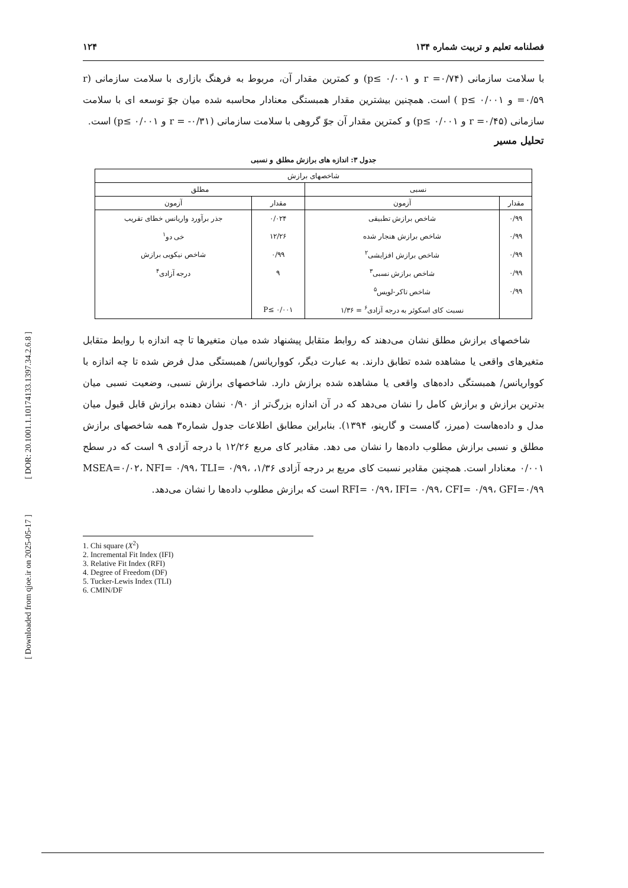[ DOR: 20.1001.1.10174133.1397.34.2.6.8 ]
[ Downloaded from qjoe.ir on 2025-05-17 ]
فصلنامه تعلیم و تربیت شماره ۱۳۴ ۱۲۴
با سلامت سازمانی (r =۰/۷۴ و p≤ ۰/۰۰۱) و کمترین مقدار آن، مربوط به فرهنگ بازاری با سلامت سازمانی (r =۰/۵۹ و p≤ ۰/۰۰۱ ) است. همچنین بیشترین مقدار همبستگی معنادار محاسبه شده میان جوّ توسعه ای با سلامت سازمانی (r =۰/۴۵ و p≤ ۰/۰۰۱) و کمترین مقدار آن جوّ گروهی با سلامت سازمانی (r = -۰/۳۱ و p≤ ۰/۰۰۱) است.
تحلیل مسیر
جدول ۳: اندازه های برازش مطلق و نسبی
| شاخصهای برازش | | | |
| --- | --- | --- | --- |
| نسبی | | مطلق | |
| مقدار | آزمون | مقدار | آزمون |
| ۰/۹۹ | شاخص برازش تطبیقی | ۰/۰۲۴ | جذر برآورد واریانس خطای تقریب |
| ۰/۹۹ | شاخص برازش هنجار شده | ۱۲/۲۶ | خی دو<sup>۱</sup> |
| ۰/۹۹ | شاخص برازش افزایشی<sup>۲</sup> | ۰/۹۹ | شاخص نیکویی برازش |
| ۰/۹۹ | شاخص برازش نسبی<sup>۳</sup> | ۹ | درجه آزادی<sup>۴</sup> |
| ۰/۹۹ | شاخص تاکر-لویس<sup>۵</sup> | | |
| | نسبت کای اسکوئر به درجه آزادی<sup>۶</sup> = ۱/۳۶ | P≤ ۰/۰۰۱ | |
شاخصهای برازش مطلق نشان می‌دهند که روابط متقابل پیشنهاد شده میان متغیرها تا چه اندازه با روابط متقابل متغیرهای واقعی یا مشاهده شده تطابق دارند. به عبارت دیگر، کوواریانس/ همبستگی مدل فرض شده تا چه اندازه با کوواریانس/ همبستگی داده‌های واقعی یا مشاهده شده برازش دارد. شاخصهای برازش نسبی، وضعیت نسبی میان بدترین برازش و برازش کامل را نشان می‌دهد که در آن اندازه بزرگ‌تر از ۰/۹۰ نشان دهنده برازش قابل قبول میان مدل و داده‌هاست (میرز، گامست و گارینو، ۱۳۹۴). بنابراین مطابق اطلاعات جدول شماره۳ همه شاخصهای برازش مطلق و نسبی برازش مطلوب داده‌ها را نشان می دهد. مقادیر کای مربع ۱۲/۲۶ با درجه آزادی ۹ است که در سطح ۰/۰۰۱ معنادار است. همچنین مقادیر نسبت کای مربع بر درجه آزادی ۱/۳۶، MSEA=۰/۰۲، NFI= ۰/۹۹، TLI= ۰/۹۹، RFI= ۰/۹۹، IFI= ۰/۹۹، CFI= ۰/۹۹، GFI=۰/۹۹ است که برازش مطلوب داده‌ها را نشان می‌دهد.
1. Chi square (X<sup>2</sup>)
2. Incremental Fit Index (IFI)
3. Relative Fit Index (RFI)
4. Degree of Freedom (DF)
5. Tucker-Lewis Index (TLI)
6. CMIN/DF